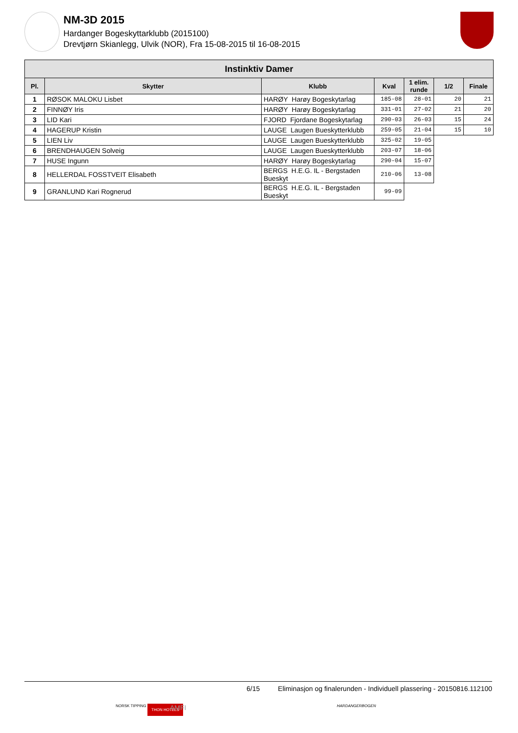NM-3D 2015
Hardanger Bogeskyttarklubb (2015100)
Drevtjørn Skianlegg, Ulvik (NOR), Fra 15-08-2015 til 16-08-2015
| Instinktiv Damer | | | | | | |
| --- | --- | --- | --- | --- | --- | --- |
| Pl. | Skytter | Klubb | Kval | 1 elim. runde | 1/2 | Finale |
| 1 | RØSOK MALOKU Lisbet | HARØY Harøy Bogeskytarlag | 185-08 | 28-01 | 20 | 21 |
| 2 | FINNØY Iris | HARØY Harøy Bogeskytarlag | 331-01 | 27-02 | 21 | 20 |
| 3 | LID Kari | FJORD Fjordane Bogeskytarlag | 290-03 | 26-03 | 15 | 24 |
| 4 | HAGERUP Kristin | LAUGE Laugen Bueskytterklubb | 259-05 | 21-04 | 15 | 10 |
| 5 | LIEN Liv | LAUGE Laugen Bueskytterklubb | 325-02 | 19-05 | | |
| 6 | BRENDHAUGEN Solveig | LAUGE Laugen Bueskytterklubb | 203-07 | 18-06 | | |
| 7 | HUSE Ingunn | HARØY Harøy Bogeskytarlag | 290-04 | 15-07 | | |
| 8 | HELLERDAL FOSSTVEIT Elisabeth | BERGS H.E.G. IL - Bergstaden Bueskyt | 210-06 | 13-08 | | |
| 9 | GRANLUND Kari Rognerud | BERGS H.E.G. IL - Bergstaden Bueskyt | 99-09 | | | |
6/15 Eliminasjon og finalerunden - Individuell plassering - 20150816.112100
NORSK TIPPING THON HOTELS AMFI HARDANGERBOGEN